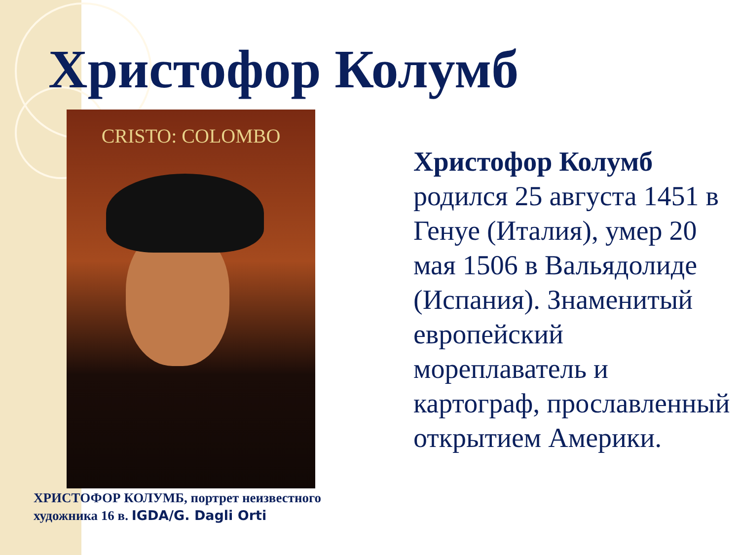Христофор Колумб
CRISTO: COLOMBO
ХРИСТОФОР КОЛУМБ, портрет неизвестного художника 16 в. IGDA/G. Dagli Orti
Христофор Колумб родился 25 августа 1451 в Генуе (Италия), умер 20 мая 1506 в Вальядолиде (Испания). Знаменитый европейский мореплаватель и картограф, прославленный открытием Америки.